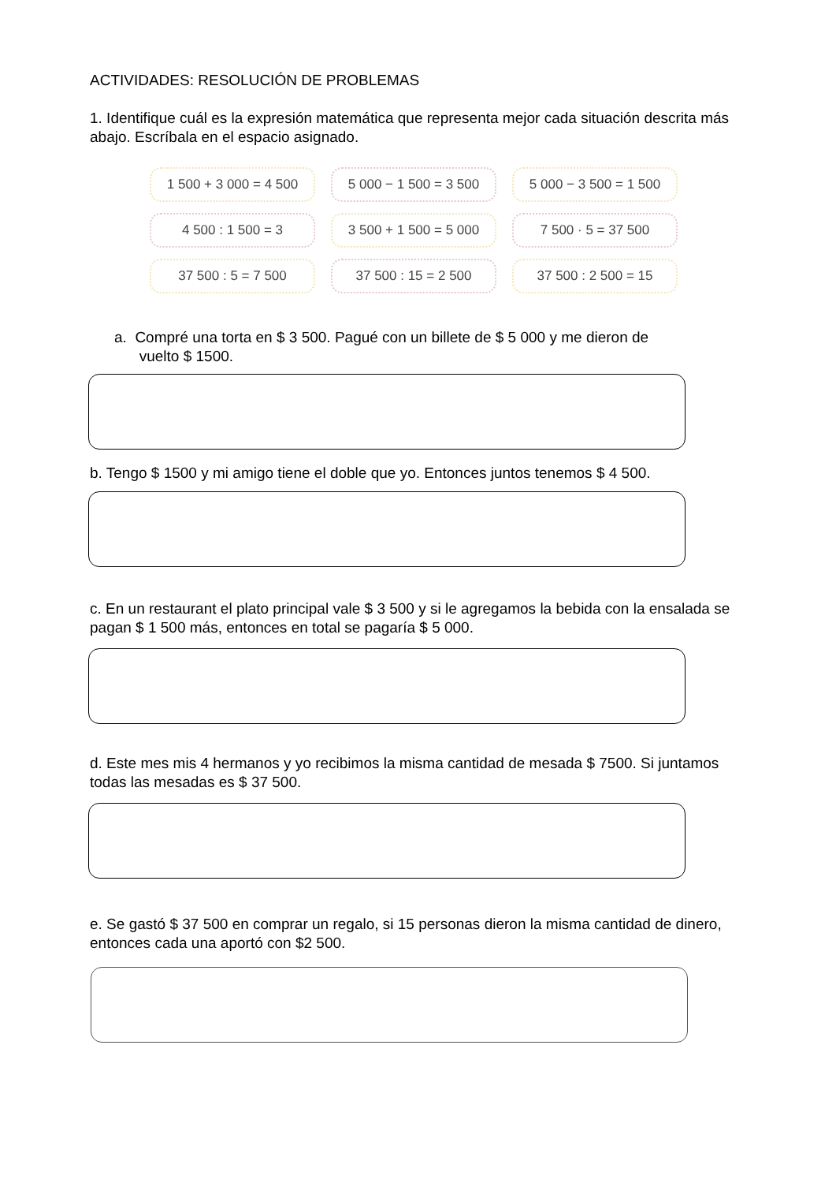ACTIVIDADES: RESOLUCIÓN DE PROBLEMAS
1. Identifique cuál es la expresión matemática que representa mejor cada situación descrita más abajo. Escríbala en el espacio asignado.
1 500 + 3 000 = 4 500
5 000 − 1 500 = 3 500
5 000 − 3 500 = 1 500
4 500 : 1 500 = 3
3 500 + 1 500 = 5 000
7 500 · 5 = 37 500
37 500 : 5 = 7 500
37 500 : 15 = 2 500
37 500 : 2 500 = 15
a. Compré una torta en $ 3 500. Pagué con un billete de $ 5 000 y me dieron de
vuelto $ 1500.
b. Tengo $ 1500 y mi amigo tiene el doble que yo. Entonces juntos tenemos $ 4 500.
c. En un restaurant el plato principal vale $ 3 500 y si le agregamos la bebida con la ensalada se pagan $ 1 500 más, entonces en total se pagaría $ 5 000.
d. Este mes mis 4 hermanos y yo recibimos la misma cantidad de mesada $ 7500. Si juntamos todas las mesadas es $ 37 500.
e. Se gastó $ 37 500 en comprar un regalo, si 15 personas dieron la misma cantidad de dinero, entonces cada una aportó con $2 500.